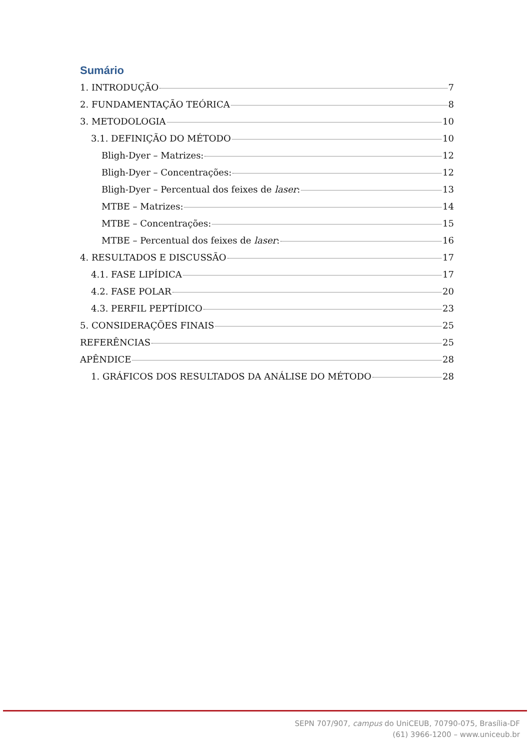Sumário
1. INTRODUÇÃO 7
2. FUNDAMENTAÇÃO TEÓRICA 8
3. METODOLOGIA 10
3.1. DEFINIÇÃO DO MÉTODO 10
Bligh-Dyer – Matrizes: 12
Bligh-Dyer – Concentrações: 12
Bligh-Dyer – Percentual dos feixes de laser: 13
MTBE – Matrizes: 14
MTBE – Concentrações: 15
MTBE – Percentual dos feixes de laser: 16
4. RESULTADOS E DISCUSSÃO 17
4.1. FASE LIPÍDICA 17
4.2. FASE POLAR 20
4.3. PERFIL PEPTÍDICO 23
5. CONSIDERAÇÕES FINAIS 25
REFERÊNCIAS 25
APÊNDICE 28
1. GRÁFICOS DOS RESULTADOS DA ANÁLISE DO MÉTODO 28
SEPN 707/907, campus do UniCEUB, 70790-075, Brasília-DF
(61) 3966-1200 – www.uniceub.br